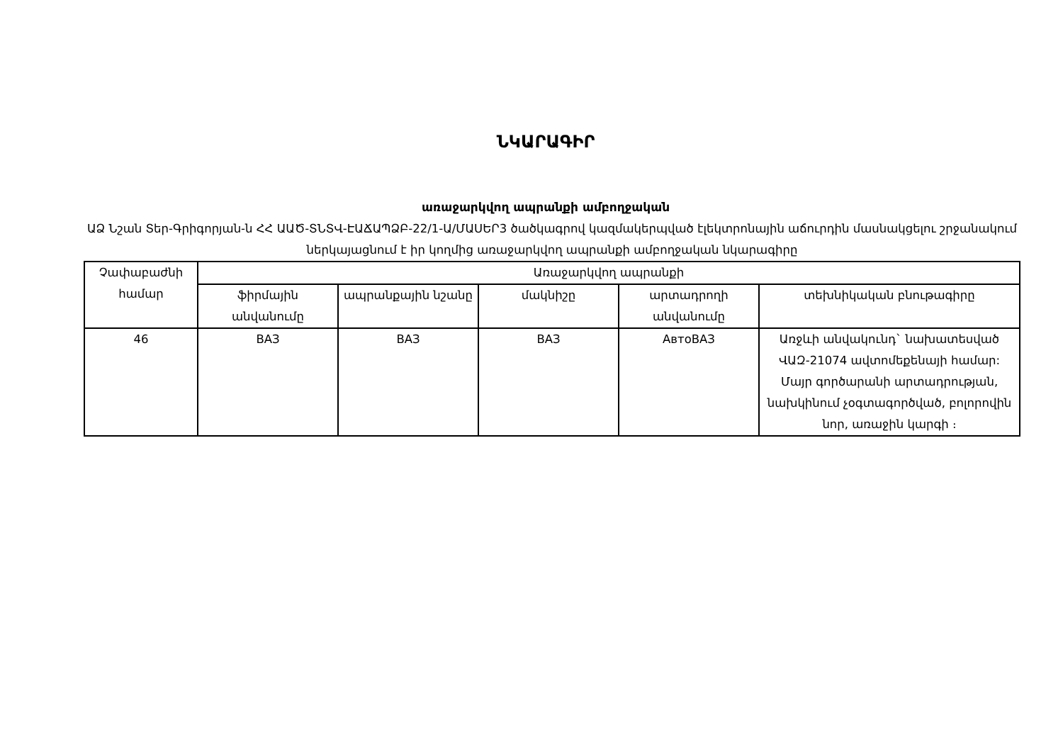ՆԿԱՐԱԳԻՐ
առաջարկվող ապրանքի ամբողջական
ԱՁ Նշան Տեր-Գրիգորյան-ն ՀՀ ԱԱԾ-ՏՆՏՎ-ԷԱՃԱՊՁԲ-22/1-Ա/ՄԱՍԵՐ3 ծածկագրով կազմակերպված էլեկտրոնային աճուրդին մասնակցելու շրջանակում ներկայացնում է իր կողմից առաջարկվող ապրանքի ամբողջական նկարագիրը
| Չափաբաժնի համար | Առաջարկվող ապրանքի | | | | |
| --- | --- | --- | --- | --- | --- |
| | ֆիրմային անվանումը | ապրանքային նշանը | մակնիշը | արտադրողի անվանումը | տեխնիկական բնութագիրը |
| 46 | ВАЗ | ВАЗ | ВАЗ | АвтоВАЗ | Առջևի անվակունդ` նախատեսված ՎԱԶ-21074 ավտոմեքենայի համար: Մայր գործարանի արտադրության, նախկինում չօգտագործված, բոլորովին նոր, առաջին կարգի ։ |